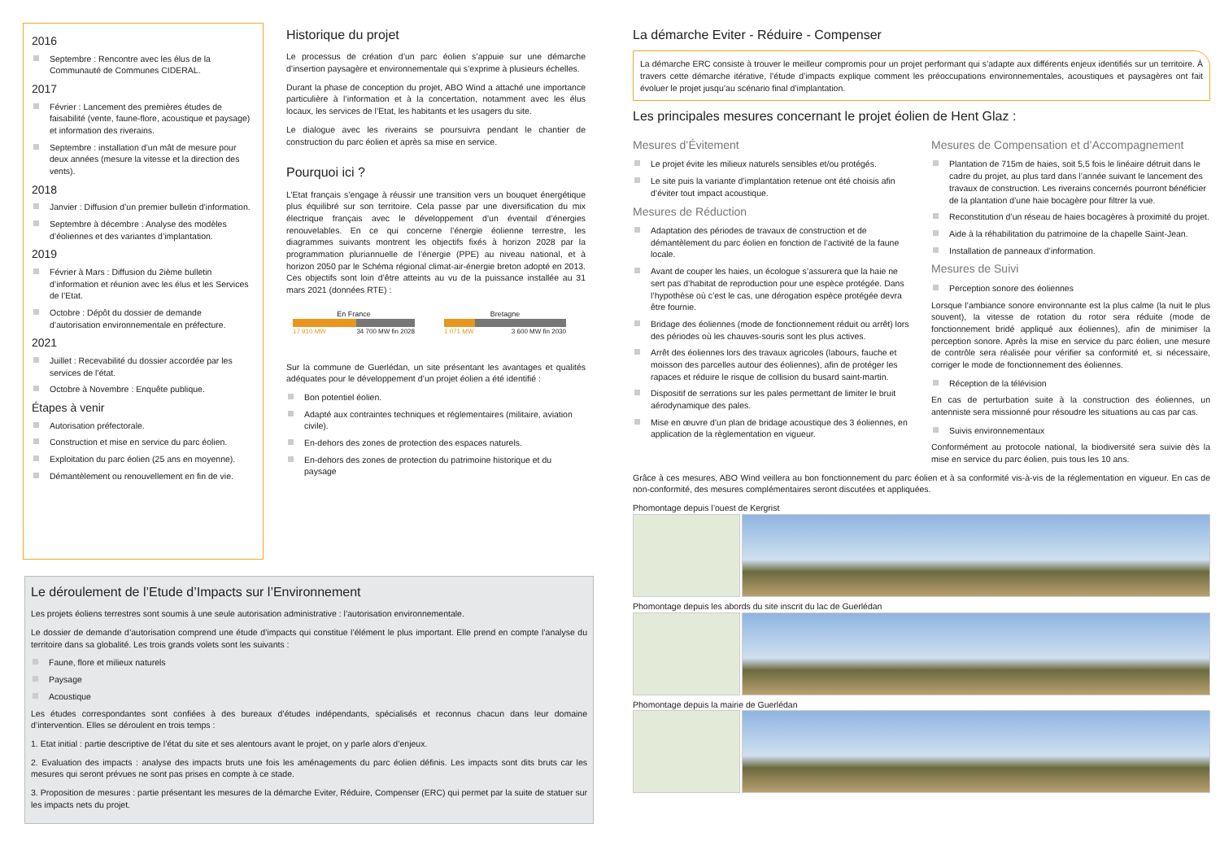2016
Septembre : Rencontre avec les élus de la Communauté de Communes CIDERAL.
2017
Février : Lancement des premières études de faisabilité (vente, faune-flore, acoustique et paysage) et information des riverains.
Septembre : installation d’un mât de mesure pour deux années (mesure la vitesse et la direction des vents).
2018
Janvier : Diffusion d’un premier bulletin d’information.
Septembre à décembre : Analyse des modèles d’éoliennes et des variantes d’implantation.
2019
Février à Mars : Diffusion du 2ième bulletin d’information et réunion avec les élus et les Services de l’Etat.
Octobre : Dépôt du dossier de demande d’autorisation environnementale en préfecture.
2021
Juillet : Recevabilité du dossier accordée par les services de l’état.
Octobre à Novembre : Enquête publique.
Étapes à venir
Autorisation préfectorale.
Construction et mise en service du parc éolien.
Exploitation du parc éolien (25 ans en moyenne).
Démantèlement ou renouvellement en fin de vie.
Historique du projet
Le processus de création d’un parc éolien s’appuie sur une démarche d’insertion paysagère et environnementale qui s’exprime à plusieurs échelles.
Durant la phase de conception du projet, ABO Wind a attaché une importance particulière à l’information et à la concertation, notamment avec les élus locaux, les services de l’Etat, les habitants et les usagers du site.
Le dialogue avec les riverains se poursuivra pendant le chantier de construction du parc éolien et après sa mise en service.
Pourquoi ici ?
L’Etat français s’engage à réussir une transition vers un bouquet énergétique plus équilibré sur son territoire. Cela passe par une diversification du mix électrique français avec le développement d’un éventail d’énergies renouvelables. En ce qui concerne l’énergie éolienne terrestre, les diagrammes suivants montrent les objectifs fixés à horizon 2028 par la programmation pluriannuelle de l’énergie (PPE) au niveau national, et à horizon 2050 par le Schéma régional climat-air-énergie breton adopté en 2013. Ces objectifs sont loin d’être atteints au vu de la puissance installée au 31 mars 2021 (données RTE) :
En France
17 910 MW 34 700 MW fin 2028
Bretagne
1 071 MW 3 600 MW fin 2030
Sur la commune de Guerlédan, un site présentant les avantages et qualités adéquates pour le développement d’un projet éolien a été identifié :
Bon potentiel éolien.
Adapté aux contraintes techniques et réglementaires (militaire, aviation civile).
En-dehors des zones de protection des espaces naturels.
En-dehors des zones de protection du patrimoine historique et du paysage
Le déroulement de l’Etude d’Impacts sur l’Environnement
Les projets éoliens terrestres sont soumis à une seule autorisation administrative : l’autorisation environnementale.
Le dossier de demande d’autorisation comprend une étude d’impacts qui constitue l’élément le plus important. Elle prend en compte l’analyse du territoire dans sa globalité. Les trois grands volets sont les suivants :
Faune, flore et milieux naturels
Paysage
Acoustique
Les études correspondantes sont confiées à des bureaux d’études indépendants, spécialisés et reconnus chacun dans leur domaine d’intervention. Elles se déroulent en trois temps :
1. Etat initial : partie descriptive de l’état du site et ses alentours avant le projet, on y parle alors d’enjeux.
2. Evaluation des impacts : analyse des impacts bruts une fois les aménagements du parc éolien définis. Les impacts sont dits bruts car les mesures qui seront prévues ne sont pas prises en compte à ce stade.
3. Proposition de mesures : partie présentant les mesures de la démarche Eviter, Réduire, Compenser (ERC) qui permet par la suite de statuer sur les impacts nets du projet.
La démarche Eviter - Réduire - Compenser
La démarche ERC consiste à trouver le meilleur compromis pour un projet performant qui s’adapte aux différents enjeux identifiés sur un territoire. À travers cette démarche itérative, l’étude d’impacts explique comment les préoccupations environnementales, acoustiques et paysagères ont fait évoluer le projet jusqu’au scénario final d’implantation.
Les principales mesures concernant le projet éolien de Hent Glaz :
Mesures d’Évitement
Le projet évite les milieux naturels sensibles et/ou protégés.
Le site puis la variante d’implantation retenue ont été choisis afin d’éviter tout impact acoustique.
Mesures de Réduction
Adaptation des périodes de travaux de construction et de démantèlement du parc éolien en fonction de l’activité de la faune locale.
Avant de couper les haies, un écologue s’assurera que la haie ne sert pas d’habitat de reproduction pour une espèce protégée. Dans l’hypothèse où c’est le cas, une dérogation espèce protégée devra être fournie.
Bridage des éoliennes (mode de fonctionnement réduit ou arrêt) lors des périodes où les chauves-souris sont les plus actives.
Arrêt des éoliennes lors des travaux agricoles (labours, fauche et moisson des parcelles autour des éoliennes), afin de protéger les rapaces et réduire le risque de collision du busard saint-martin.
Dispositif de serrations sur les pales permettant de limiter le bruit aérodynamique des pales.
Mise en œuvre d’un plan de bridage acoustique des 3 éoliennes, en application de la règlementation en vigueur.
Mesures de Compensation et d’Accompagnement
Plantation de 715m de haies, soit 5,5 fois le linéaire détruit dans le cadre du projet, au plus tard dans l’année suivant le lancement des travaux de construction. Les riverains concernés pourront bénéficier de la plantation d’une haie bocagère pour filtrer la vue.
Reconstitution d’un réseau de haies bocagères à proximité du projet.
Aide à la réhabilitation du patrimoine de la chapelle Saint-Jean.
Installation de panneaux d’information.
Mesures de Suivi
Perception sonore des éoliennes
Lorsque l’ambiance sonore environnante est la plus calme (la nuit le plus souvent), la vitesse de rotation du rotor sera réduite (mode de fonctionnement bridé appliqué aux éoliennes), afin de minimiser la perception sonore. Après la mise en service du parc éolien, une mesure de contrôle sera réalisée pour vérifier sa conformité et, si nécessaire, corriger le mode de fonctionnement des éoliennes.
Réception de la télévision
En cas de perturbation suite à la construction des éoliennes, un antenniste sera missionné pour résoudre les situations au cas par cas.
Suivis environnementaux
Conformément au protocole national, la biodiversité sera suivie dès la mise en service du parc éolien, puis tous les 10 ans.
Grâce à ces mesures, ABO Wind veillera au bon fonctionnement du parc éolien et à sa conformité vis-à-vis de la réglementation en vigueur. En cas de non-conformité, des mesures complémentaires seront discutées et appliquées.
Phomontage depuis l’ouest de Kergrist
Phomontage depuis les abords du site inscrit du lac de Guerlédan
Phomontage depuis la mairie de Guerlédan